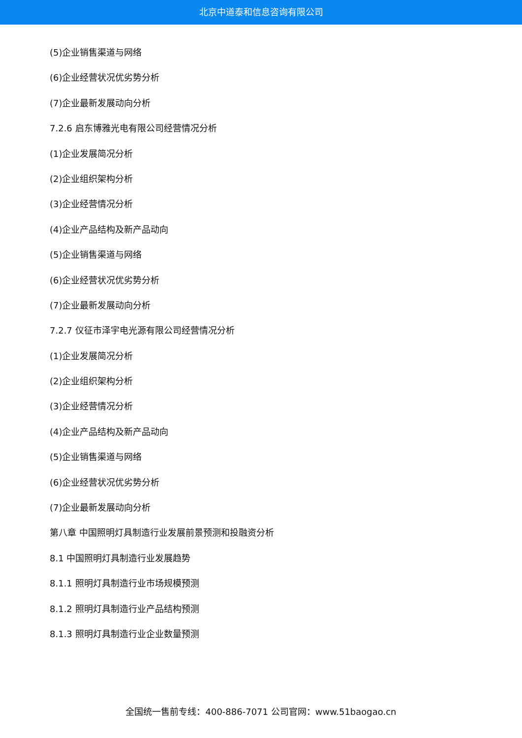北京中道泰和信息咨询有限公司
(5)企业销售渠道与网络
(6)企业经营状况优劣势分析
(7)企业最新发展动向分析
7.2.6 启东博雅光电有限公司经营情况分析
(1)企业发展简况分析
(2)企业组织架构分析
(3)企业经营情况分析
(4)企业产品结构及新产品动向
(5)企业销售渠道与网络
(6)企业经营状况优劣势分析
(7)企业最新发展动向分析
7.2.7 仪征市泽宇电光源有限公司经营情况分析
(1)企业发展简况分析
(2)企业组织架构分析
(3)企业经营情况分析
(4)企业产品结构及新产品动向
(5)企业销售渠道与网络
(6)企业经营状况优劣势分析
(7)企业最新发展动向分析
第八章 中国照明灯具制造行业发展前景预测和投融资分析
8.1 中国照明灯具制造行业发展趋势
8.1.1 照明灯具制造行业市场规模预测
8.1.2 照明灯具制造行业产品结构预测
8.1.3 照明灯具制造行业企业数量预测
全国统一售前专线：400-886-7071 公司官网：www.51baogao.cn